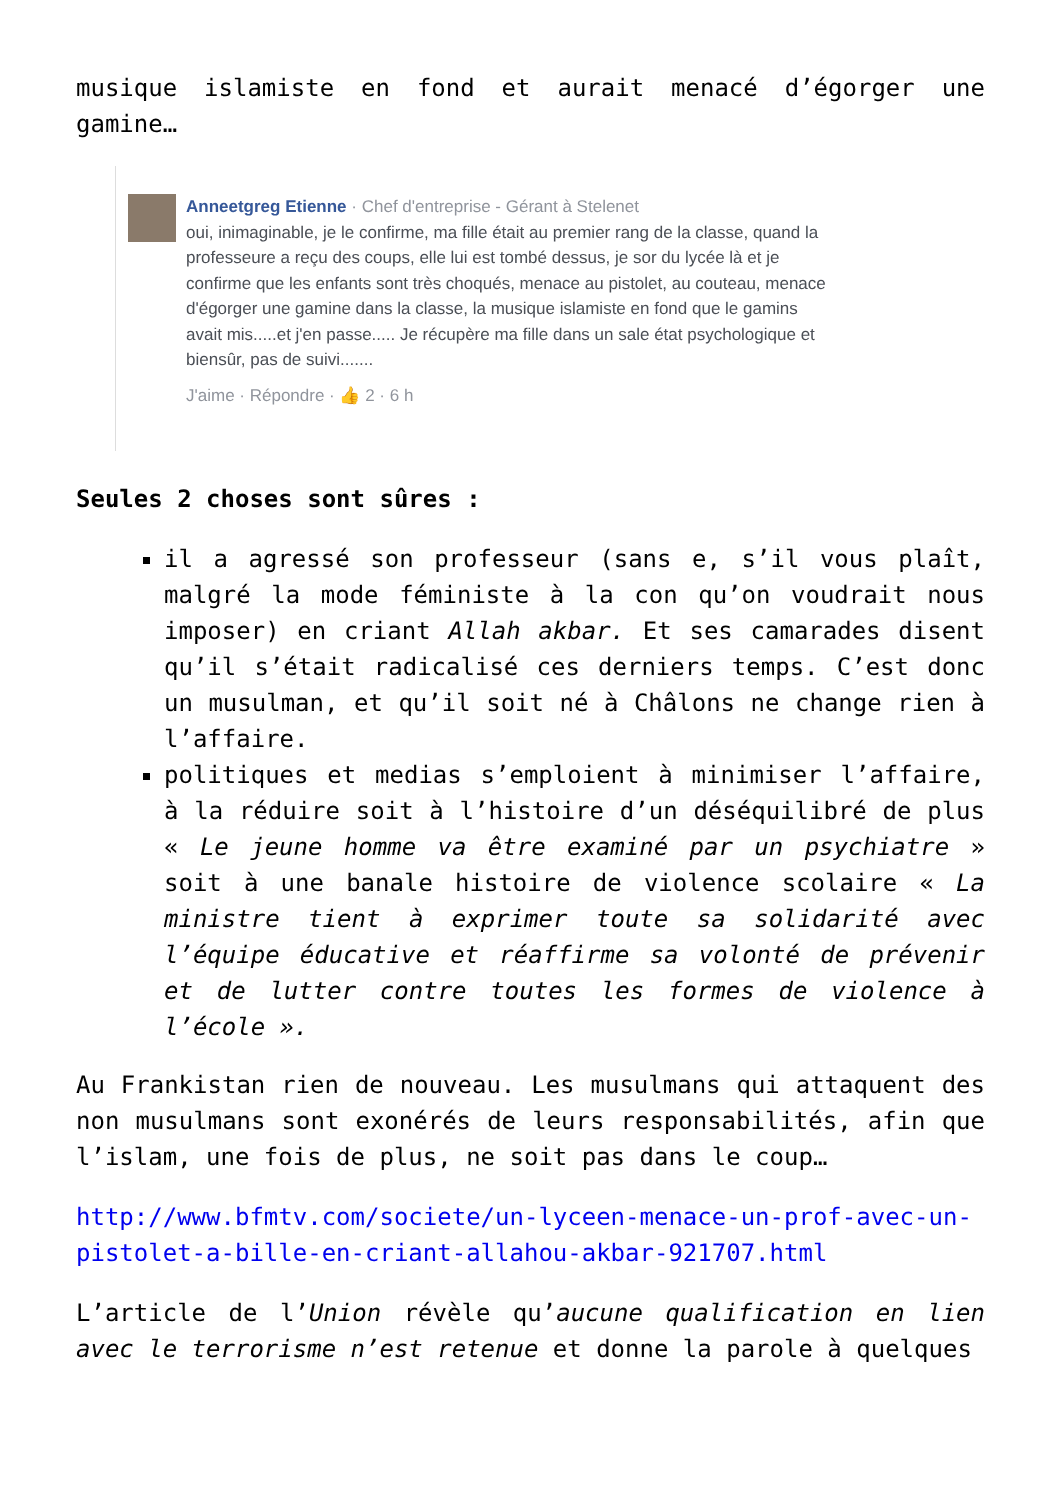musique islamiste en fond et aurait menacé d’égorger une gamine…
Anneetgreg Etienne · Chef d'entreprise - Gérant à Stelenet
oui, inimaginable, je le confirme, ma fille était au premier rang de la classe, quand la professeure a reçu des coups, elle lui est tombé dessus, je sor du lycée là et je confirme que les enfants sont très choqués, menace au pistolet, au couteau, menace d'égorger une gamine dans la classe, la musique islamiste en fond que le gamins avait mis.....et j'en passe..... Je récupère ma fille dans un sale état psychologique et biensûr, pas de suivi.......
J'aime · Répondre · 👍 2 · 6 h
Seules 2 choses sont sûres :
il a agressé son professeur (sans e, s’il vous plaît, malgré la mode féministe à la con qu’on voudrait nous imposer) en criant Allah akbar. Et ses camarades disent qu’il s’était radicalisé ces derniers temps. C’est donc un musulman, et qu’il soit né à Châlons ne change rien à l’affaire.
politiques et medias s’emploient à minimiser l’affaire, à la réduire soit à l’histoire d’un déséquilibré de plus « Le jeune homme va être examiné par un psychiatre » soit à une banale histoire de violence scolaire « La ministre tient à exprimer toute sa solidarité avec l’équipe éducative et réaffirme sa volonté de prévenir et de lutter contre toutes les formes de violence à l’école ».
Au Frankistan rien de nouveau. Les musulmans qui attaquent des non musulmans sont exonérés de leurs responsabilités, afin que l’islam, une fois de plus, ne soit pas dans le coup…
http://www.bfmtv.com/societe/un-lyceen-menace-un-prof-avec-un-pistolet-a-bille-en-criant-allahou-akbar-921707.html
L’article de l’Union révèle qu’aucune qualification en lien avec le terrorisme n’est retenue et donne la parole à quelques